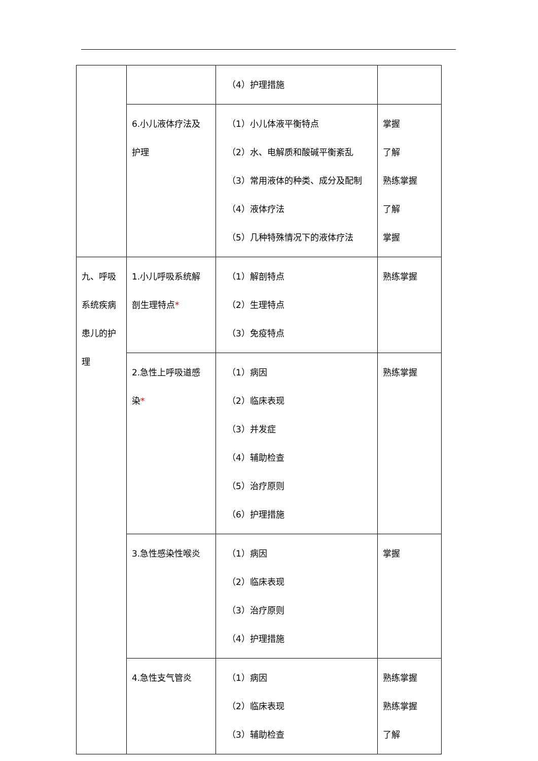| | | （4）护理措施 | |
| | 6.小儿液体疗法及 护理 | （1）小儿体液平衡特点 （2）水、电解质和酸碱平衡紊乱 （3）常用液体的种类、成分及配制 （4）液体疗法 （5）几种特殊情况下的液体疗法 | 掌握 了解 熟练掌握 了解 掌握 |
| 九、呼吸 系统疾病 患儿的护 理 | 1.小儿呼吸系统解 剖生理特点 * | （1）解剖特点 （2）生理特点 （3）免疫特点 | 熟练掌握 |
| | 2.急性上呼吸道感 染 * | （1）病因 （2）临床表现 （3）并发症 （4）辅助检查 （5）治疗原则 （6）护理措施 | 熟练掌握 |
| | 3.急性感染性喉炎 | （1）病因 （2）临床表现 （3）治疗原则 （4）护理措施 | 掌握 |
| | 4.急性支气管炎 | （1）病因 （2）临床表现 （3）辅助检查 | 熟练掌握 熟练掌握 了解 |